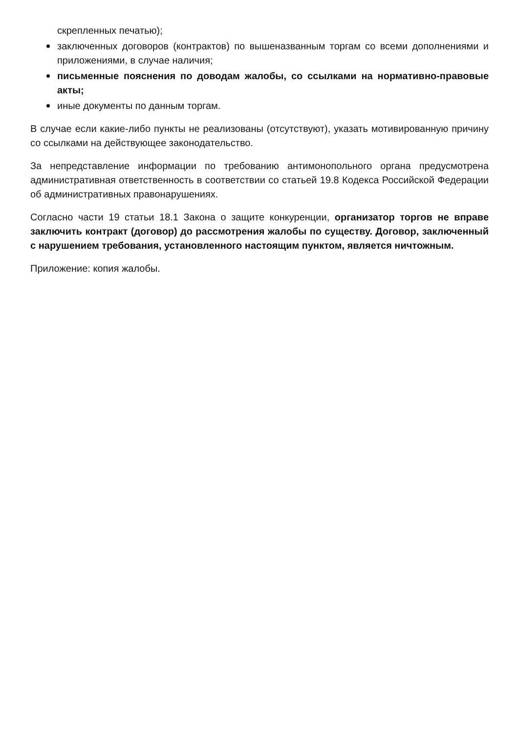скрепленных печатью);
заключенных договоров (контрактов) по вышеназванным торгам со всеми дополнениями и приложениями, в случае наличия;
письменные пояснения по доводам жалобы, со ссылками на нормативно-правовые акты;
иные документы по данным торгам.
В случае если какие-либо пункты не реализованы (отсутствуют), указать мотивированную причину со ссылками на действующее законодательство.
За непредставление информации по требованию антимонопольного органа предусмотрена административная ответственность в соответствии со статьей 19.8 Кодекса Российской Федерации об административных правонарушениях.
Согласно части 19 статьи 18.1 Закона о защите конкуренции, организатор торгов не вправе заключить контракт (договор) до рассмотрения жалобы по существу. Договор, заключенный с нарушением требования, установленного настоящим пунктом, является ничтожным.
Приложение: копия жалобы.